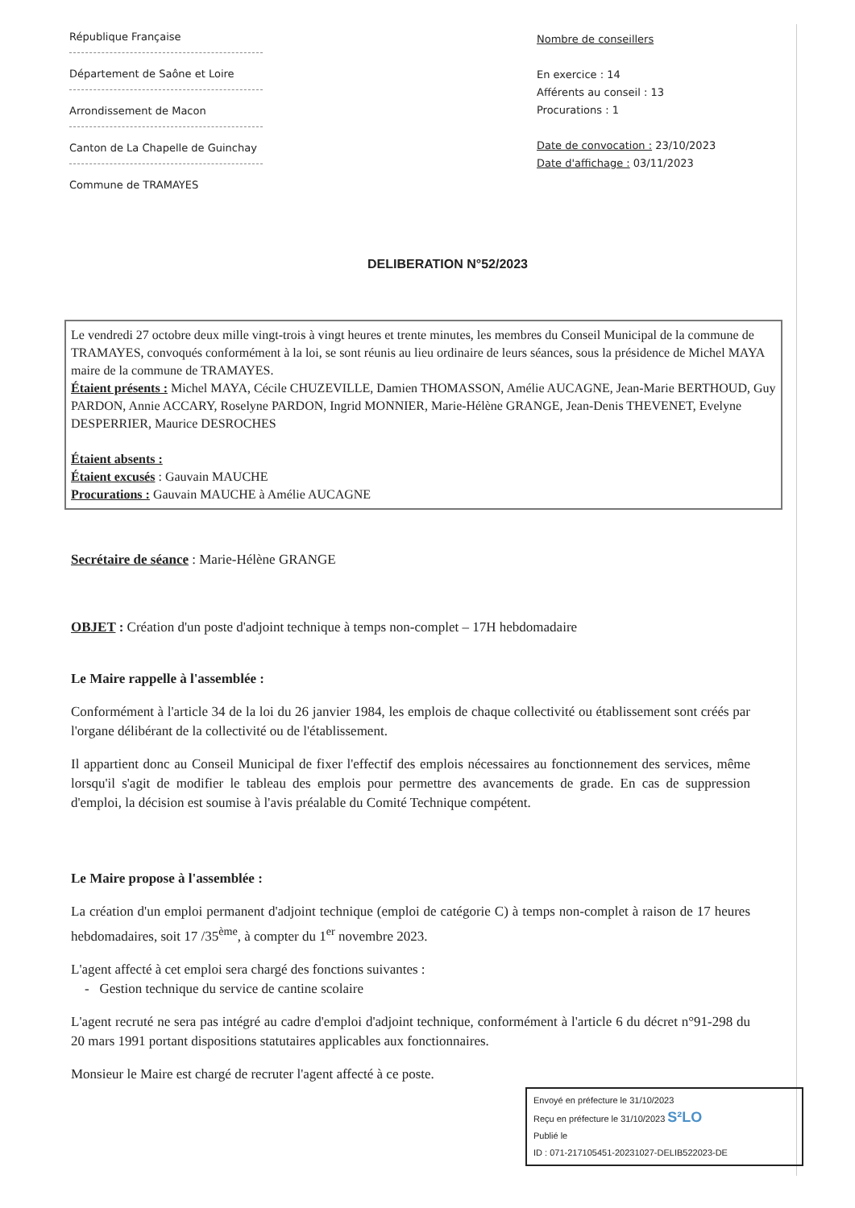République Française
Département de Saône et Loire
Arrondissement de Macon
Canton de La Chapelle de Guinchay
Commune de TRAMAYES
Nombre de conseillers
En exercice : 14
Afférents au conseil : 13
Procurations : 1
Date de convocation : 23/10/2023
Date d'affichage : 03/11/2023
DELIBERATION N°52/2023
Le vendredi 27 octobre deux mille vingt-trois à vingt heures et trente minutes, les membres du Conseil Municipal de la commune de TRAMAYES, convoqués conformément à la loi, se sont réunis au lieu ordinaire de leurs séances, sous la présidence de Michel MAYA maire de la commune de TRAMAYES.
Étaient présents : Michel MAYA, Cécile CHUZEVILLE, Damien THOMASSON, Amélie AUCAGNE, Jean-Marie BERTHOUD, Guy PARDON, Annie ACCARY, Roselyne PARDON, Ingrid MONNIER, Marie-Hélène GRANGE, Jean-Denis THEVENET, Evelyne DESPERRIER, Maurice DESROCHES
Étaient absents :
Étaient excusés : Gauvain MAUCHE
Procurations : Gauvain MAUCHE à Amélie AUCAGNE
Secrétaire de séance : Marie-Hélène GRANGE
OBJET : Création d'un poste d'adjoint technique à temps non-complet – 17H hebdomadaire
Le Maire rappelle à l'assemblée :
Conformément à l'article 34 de la loi du 26 janvier 1984, les emplois de chaque collectivité ou établissement sont créés par l'organe délibérant de la collectivité ou de l'établissement.
Il appartient donc au Conseil Municipal de fixer l'effectif des emplois nécessaires au fonctionnement des services, même lorsqu'il s'agit de modifier le tableau des emplois pour permettre des avancements de grade. En cas de suppression d'emploi, la décision est soumise à l'avis préalable du Comité Technique compétent.
Le Maire propose à l'assemblée :
La création d'un emploi permanent d'adjoint technique (emploi de catégorie C) à temps non-complet à raison de 17 heures hebdomadaires, soit 17 /35<sup>ème</sup>, à compter du 1<sup>er</sup> novembre 2023.
L'agent affecté à cet emploi sera chargé des fonctions suivantes :
- Gestion technique du service de cantine scolaire
L'agent recruté ne sera pas intégré au cadre d'emploi d'adjoint technique, conformément à l'article 6 du décret n°91-298 du 20 mars 1991 portant dispositions statutaires applicables aux fonctionnaires.
Monsieur le Maire est chargé de recruter l'agent affecté à ce poste.
Envoyé en préfecture le 31/10/2023
Reçu en préfecture le 31/10/2023 S²LO
Publié le
ID : 071-217105451-20231027-DELIB522023-DE